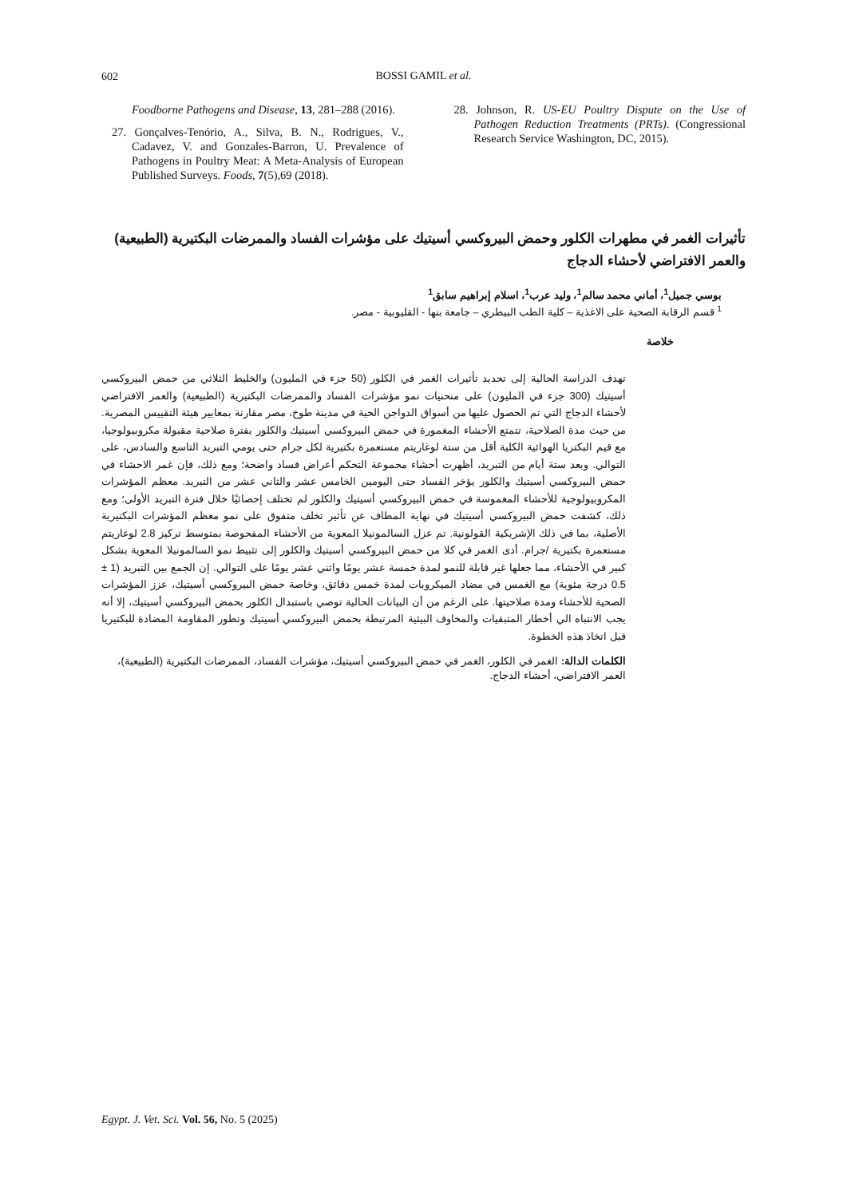602
BOSSI GAMIL et al.
Foodborne Pathogens and Disease, 13, 281–288 (2016).
27. Gonçalves-Tenório, A., Silva, B. N., Rodrigues, V., Cadavez, V. and Gonzales-Barron, U. Prevalence of Pathogens in Poultry Meat: A Meta-Analysis of European Published Surveys. Foods, 7(5),69 (2018).
28. Johnson, R. US-EU Poultry Dispute on the Use of Pathogen Reduction Treatments (PRTs). (Congressional Research Service Washington, DC, 2015).
تأثيرات الغمر في مطهرات الكلور وحمض البيروكسي أسيتيك على مؤشرات الفساد والممرضات البكتيرية (الطبيعية) والعمر الافتراضي لأحشاء الدجاج
بوسي جميل<sup>1</sup>، أماني محمد سالم<sup>1</sup>، وليد عرب<sup>1</sup>، اسلام إبراهيم سابق<sup>1</sup>
<sup>1</sup> قسم الرقابة الصحية على الاغذية – كلية الطب البيطري – جامعة بنها - القليوبية - مصر.
خلاصة
تهدف الدراسة الحالية إلى تحديد تأثيرات الغمر في الكلور (50 جزء في المليون) والخليط الثلاثي من حمض البيروكسي أسيتيك (300 جزء في المليون) على منحنيات نمو مؤشرات الفساد والممرضات البكتيرية (الطبيعية) والعمر الافتراضي لأحشاء الدجاج التي تم الحصول عليها من أسواق الدواجن الحية في مدينة طوخ، مصر مقارنة بمعايير هيئة التقييس المصرية. من حيث مدة الصلاحية، تتمتع الأحشاء المغمورة في حمض البيروكسي أسيتيك والكلور بفترة صلاحية مقبولة مكروبيولوجيا، مع قيم البكتريا الهوائية الكلية أقل من ستة لوغاريتم مستعمرة بكتيرية لكل جرام حتى يومي التبريد التاسع والسادس، على التوالي. وبعد ستة أيام من التبريد، أظهرت أحشاء مجموعة التحكم أعراض فساد واضحة؛ ومع ذلك، فإن غمر الاحشاء في حمض البيروكسي أسيتيك والكلور يؤخر الفساد حتى اليومين الخامس عشر والثاني عشر من التبريد. معظم المؤشرات المكروبيولوجية للأحشاء المغموسة في حمض البيروكسي أسيتيك والكلور لم تختلف إحصائيًا خلال فترة التبريد الأولى؛ ومع ذلك، كشفت حمض البيروكسي أسيتيك في نهاية المطاف عن تأثير تخلف متفوق على نمو معظم المؤشرات البكتيرية الأصلية، بما في ذلك الإشريكية القولونية. تم عزل السالمونيلا المعوية من الأحشاء المفحوصة بمتوسط تركيز 2.8 لوغاريتم مستعمرة بكتيرية /جرام. أدى الغمر في كلا من حمض البيروكسي أسيتيك والكلور إلى تثبيط نمو السالمونيلا المعوية بشكل كبير في الأحشاء، مما جعلها غير قابلة للنمو لمدة خمسة عشر يومًا واثني عشر يومًا على التوالي. إن الجمع بين التبريد (1 ± 0.5 درجة مئوية) مع الغمس في مضاد الميكروبات لمدة خمس دقائق، وخاصة حمض البيروكسي أسيتيك، عزز المؤشرات الصحية للأحشاء ومدة صلاحيتها. على الرغم من أن البيانات الحالية توصي باستبدال الكلور بحمض البيروكسي أسيتيك، إلا أنه يجب الانتباه الي أخطار المتبقيات والمخاوف البيئية المرتبطة بحمض البيروكسي أسيتيك وتطور المقاومة المضادة للبكتيريا قبل اتخاذ هذه الخطوة.
الكلمات الدالة: الغمر في الكلور، الغمر في حمض البيروكسي أسيتيك، مؤشرات الفساد، الممرضات البكتيرية (الطبيعية)، العمر الافتراضي، أحشاء الدجاج.
Egypt. J. Vet. Sci. Vol. 56, No. 5 (2025)